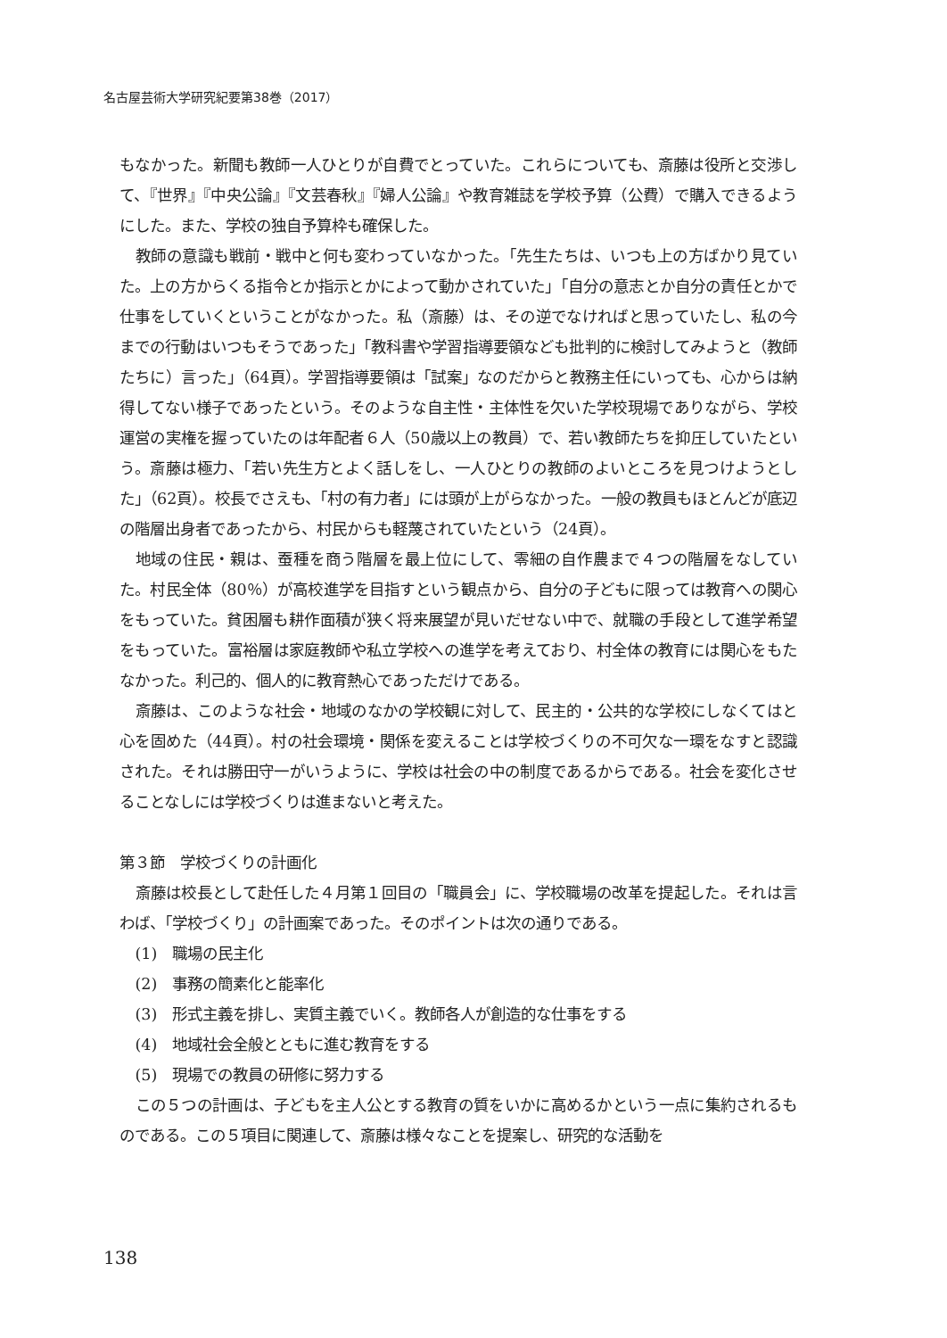名古屋芸術大学研究紀要第38巻（2017）
もなかった。新聞も教師一人ひとりが自費でとっていた。これらについても、斎藤は役所と交渉して、『世界』『中央公論』『文芸春秋』『婦人公論』や教育雑誌を学校予算（公費）で購入できるようにした。また、学校の独自予算枠も確保した。
教師の意識も戦前・戦中と何も変わっていなかった。「先生たちは、いつも上の方ばかり見ていた。上の方からくる指令とか指示とかによって動かされていた」「自分の意志とか自分の責任とかで仕事をしていくということがなかった。私（斎藤）は、その逆でなければと思っていたし、私の今までの行動はいつもそうであった」「教科書や学習指導要領なども批判的に検討してみようと（教師たちに）言った」（64頁）。学習指導要領は「試案」なのだからと教務主任にいっても、心からは納得してない様子であったという。そのような自主性・主体性を欠いた学校現場でありながら、学校運営の実権を握っていたのは年配者６人（50歳以上の教員）で、若い教師たちを抑圧していたという。斎藤は極力、「若い先生方とよく話しをし、一人ひとりの教師のよいところを見つけようとした」（62頁）。校長でさえも、「村の有力者」には頭が上がらなかった。一般の教員もほとんどが底辺の階層出身者であったから、村民からも軽蔑されていたという（24頁）。
地域の住民・親は、蚕種を商う階層を最上位にして、零細の自作農まで４つの階層をなしていた。村民全体（80％）が高校進学を目指すという観点から、自分の子どもに限っては教育への関心をもっていた。貧困層も耕作面積が狭く将来展望が見いだせない中で、就職の手段として進学希望をもっていた。富裕層は家庭教師や私立学校への進学を考えており、村全体の教育には関心をもたなかった。利己的、個人的に教育熱心であっただけである。
斎藤は、このような社会・地域のなかの学校観に対して、民主的・公共的な学校にしなくてはと心を固めた（44頁）。村の社会環境・関係を変えることは学校づくりの不可欠な一環をなすと認識された。それは勝田守一がいうように、学校は社会の中の制度であるからである。社会を変化させることなしには学校づくりは進まないと考えた。
第３節　学校づくりの計画化
斎藤は校長として赴任した４月第１回目の「職員会」に、学校職場の改革を提起した。それは言わば、「学校づくり」の計画案であった。そのポイントは次の通りである。
(1)　職場の民主化
(2)　事務の簡素化と能率化
(3)　形式主義を排し、実質主義でいく。教師各人が創造的な仕事をする
(4)　地域社会全般とともに進む教育をする
(5)　現場での教員の研修に努力する
この５つの計画は、子どもを主人公とする教育の質をいかに高めるかという一点に集約されるものである。この５項目に関連して、斎藤は様々なことを提案し、研究的な活動を
138